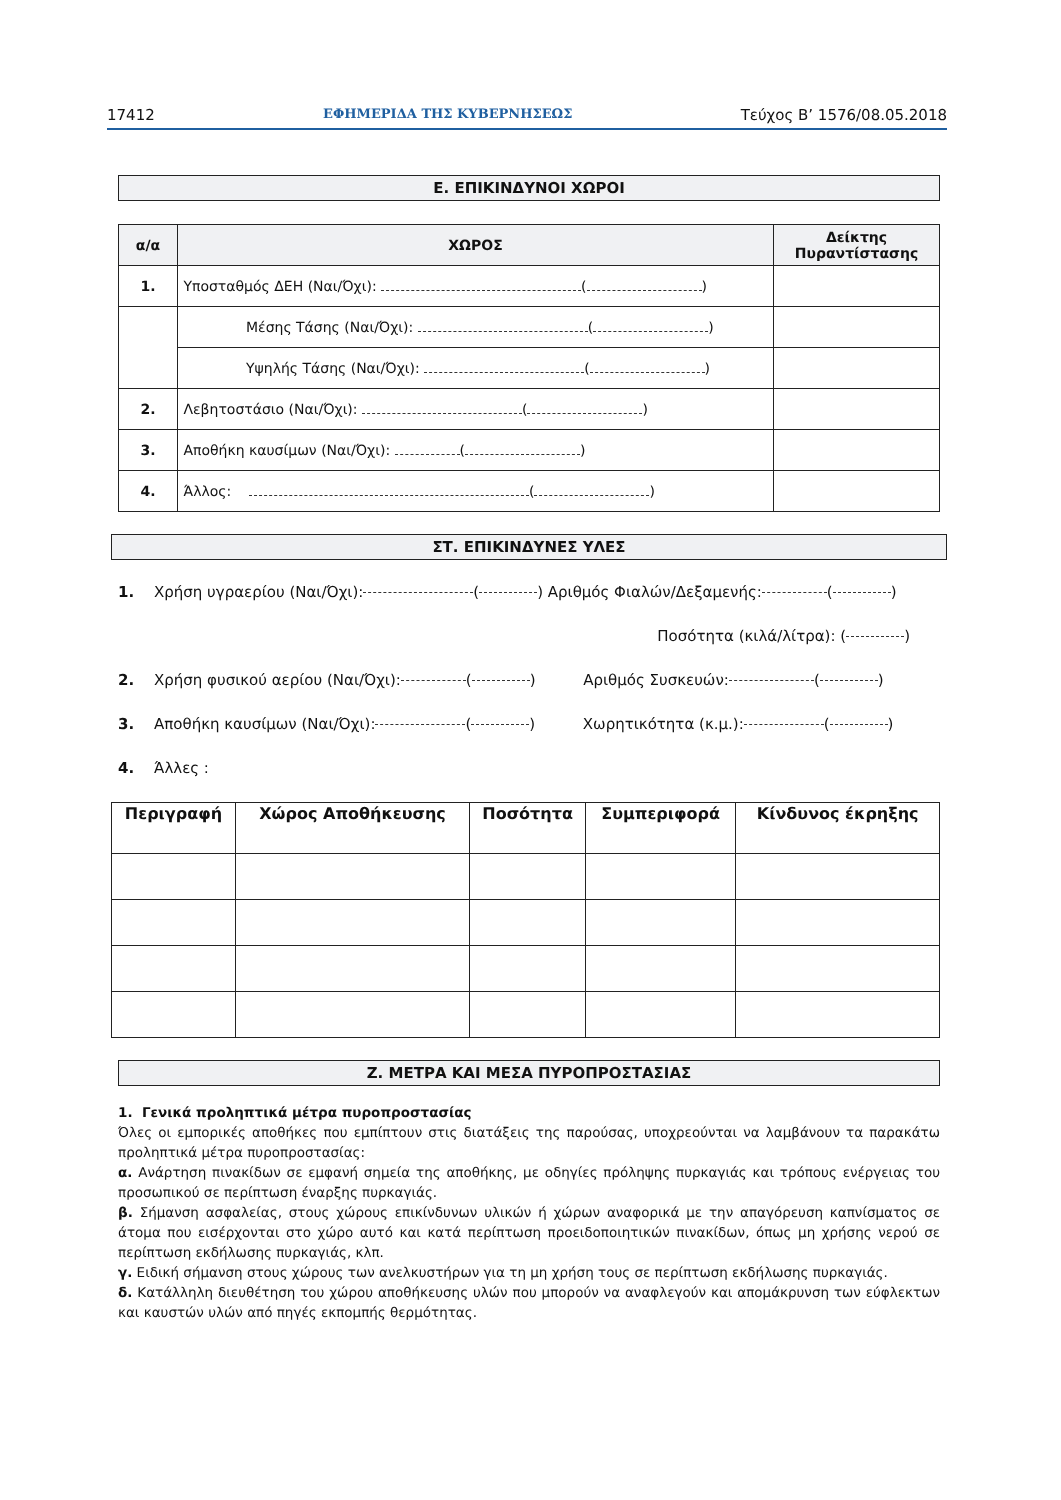17412 ΕΦΗΜΕΡΙΔΑ ΤΗΣ ΚΥΒΕΡΝΗΣΕΩΣ Τεύχος Β’ 1576/08.05.2018
Ε. ΕΠΙΚΙΝΔΥΝΟΙ ΧΩΡΟΙ
| α/α | ΧΩΡΟΣ | Δείκτης Πυραντίστασης |
| --- | --- | --- |
| 1. | Υποσταθμός ΔΕΗ (Ναι/Όχι): ( ) | |
| | Μέσης Τάσης (Ναι/Όχι): ( ) | |
| | Υψηλής Τάσης (Ναι/Όχι): ( ) | |
| 2. | Λεβητοστάσιο (Ναι/Όχι): ( ) | |
| 3. | Αποθήκη καυσίμων (Ναι/Όχι): ( ) | |
| 4. | Άλλος: ( ) | |
ΣΤ. ΕΠΙΚΙΝΔΥΝΕΣ ΥΛΕΣ
1. Χρήση υγραερίου (Ναι/Όχι): ( ) Αριθμός Φιαλών/Δεξαμενής: ( )
Ποσότητα (κιλά/λίτρα): ( )
2. Χρήση φυσικού αερίου (Ναι/Όχι): ( ) Αριθμός Συσκευών: ( )
3. Αποθήκη καυσίμων (Ναι/Όχι): ( ) Χωρητικότητα (κ.μ.): ( )
4. Άλλες :
| Περιγραφή | Χώρος Αποθήκευσης | Ποσότητα | Συμπεριφορά | Κίνδυνος έκρηξης |
| --- | --- | --- | --- | --- |
Ζ. ΜΕΤΡΑ ΚΑΙ ΜΕΣΑ ΠΥΡΟΠΡΟΣΤΑΣΙΑΣ
1. Γενικά προληπτικά μέτρα πυροπροστασίας
Όλες οι εμπορικές αποθήκες που εμπίπτουν στις διατάξεις της παρούσας, υποχρεούνται να λαμβάνουν τα παρακάτω προληπτικά μέτρα πυροπροστασίας:
α. Ανάρτηση πινακίδων σε εμφανή σημεία της αποθήκης, με οδηγίες πρόληψης πυρκαγιάς και τρόπους ενέργειας του προσωπικού σε περίπτωση έναρξης πυρκαγιάς.
β. Σήμανση ασφαλείας, στους χώρους επικίνδυνων υλικών ή χώρων αναφορικά με την απαγόρευση καπνίσματος σε άτομα που εισέρχονται στο χώρο αυτό και κατά περίπτωση προειδοποιητικών πινακίδων, όπως μη χρήσης νερού σε περίπτωση εκδήλωσης πυρκαγιάς, κλπ.
γ. Ειδική σήμανση στους χώρους των ανελκυστήρων για τη μη χρήση τους σε περίπτωση εκδήλωσης πυρκαγιάς.
δ. Κατάλληλη διευθέτηση του χώρου αποθήκευσης υλών που μπορούν να αναφλεγούν και απομάκρυνση των εύφλεκτων και καυστών υλών από πηγές εκπομπής θερμότητας.